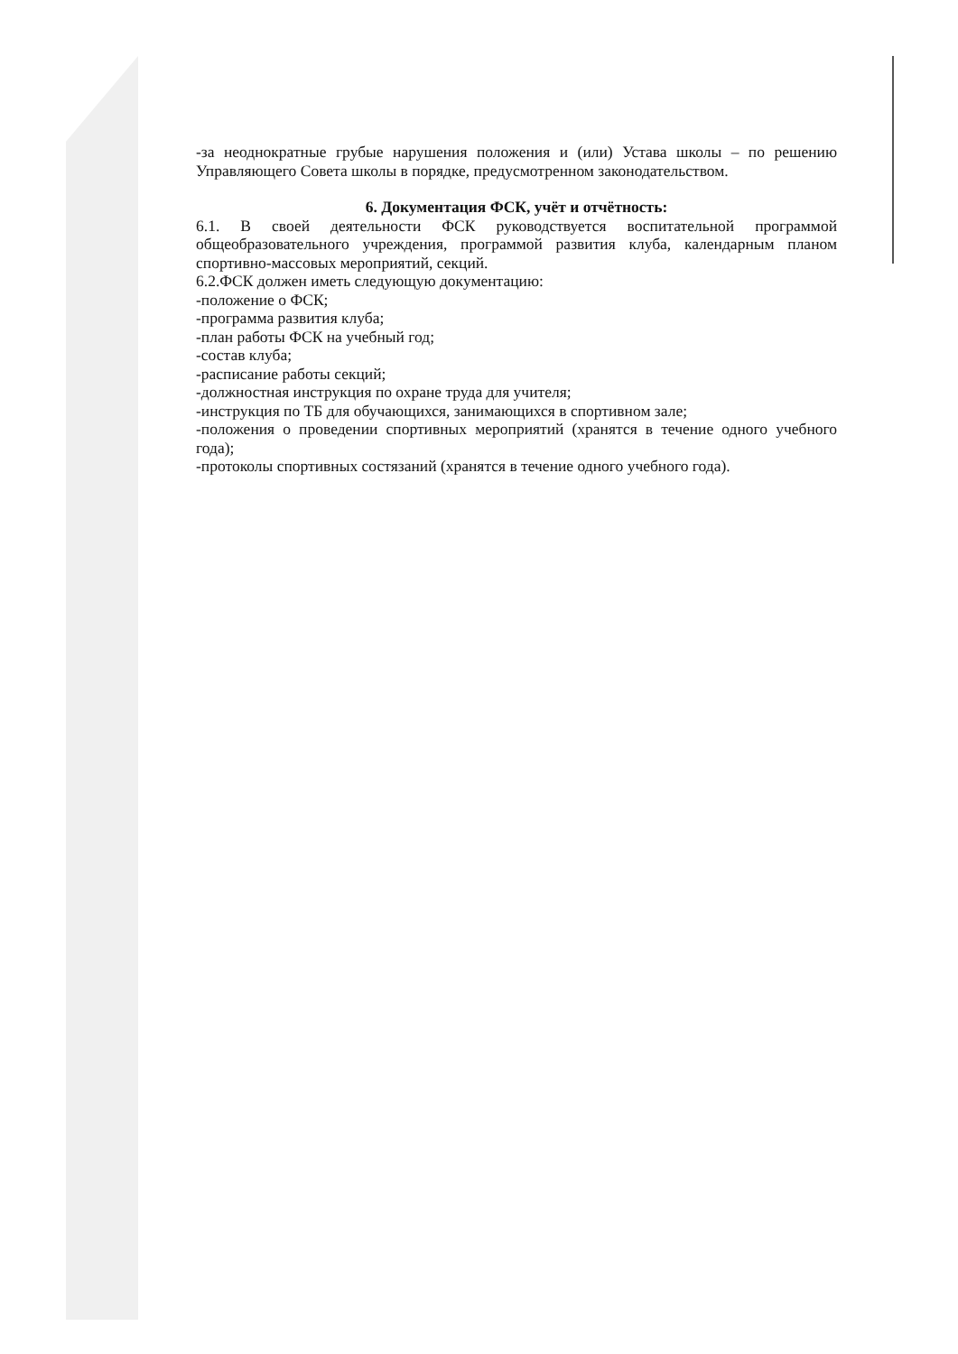-за неоднократные грубые нарушения положения и (или) Устава школы – по решению Управляющего Совета школы в порядке, предусмотренном законодательством.
6. Документация ФСК, учёт и отчётность:
6.1. В своей деятельности ФСК руководствуется воспитательной программой общеобразовательного учреждения, программой развития клуба, календарным планом спортивно-массовых мероприятий, секций.
6.2.ФСК должен иметь следующую документацию:
-положение о ФСК;
-программа развития клуба;
-план работы ФСК на учебный год;
-состав клуба;
-расписание работы секций;
-должностная инструкция по охране труда для учителя;
-инструкция по ТБ для обучающихся, занимающихся в спортивном зале;
-положения о проведении спортивных мероприятий (хранятся в течение одного учебного года);
-протоколы спортивных состязаний (хранятся в течение одного учебного года).